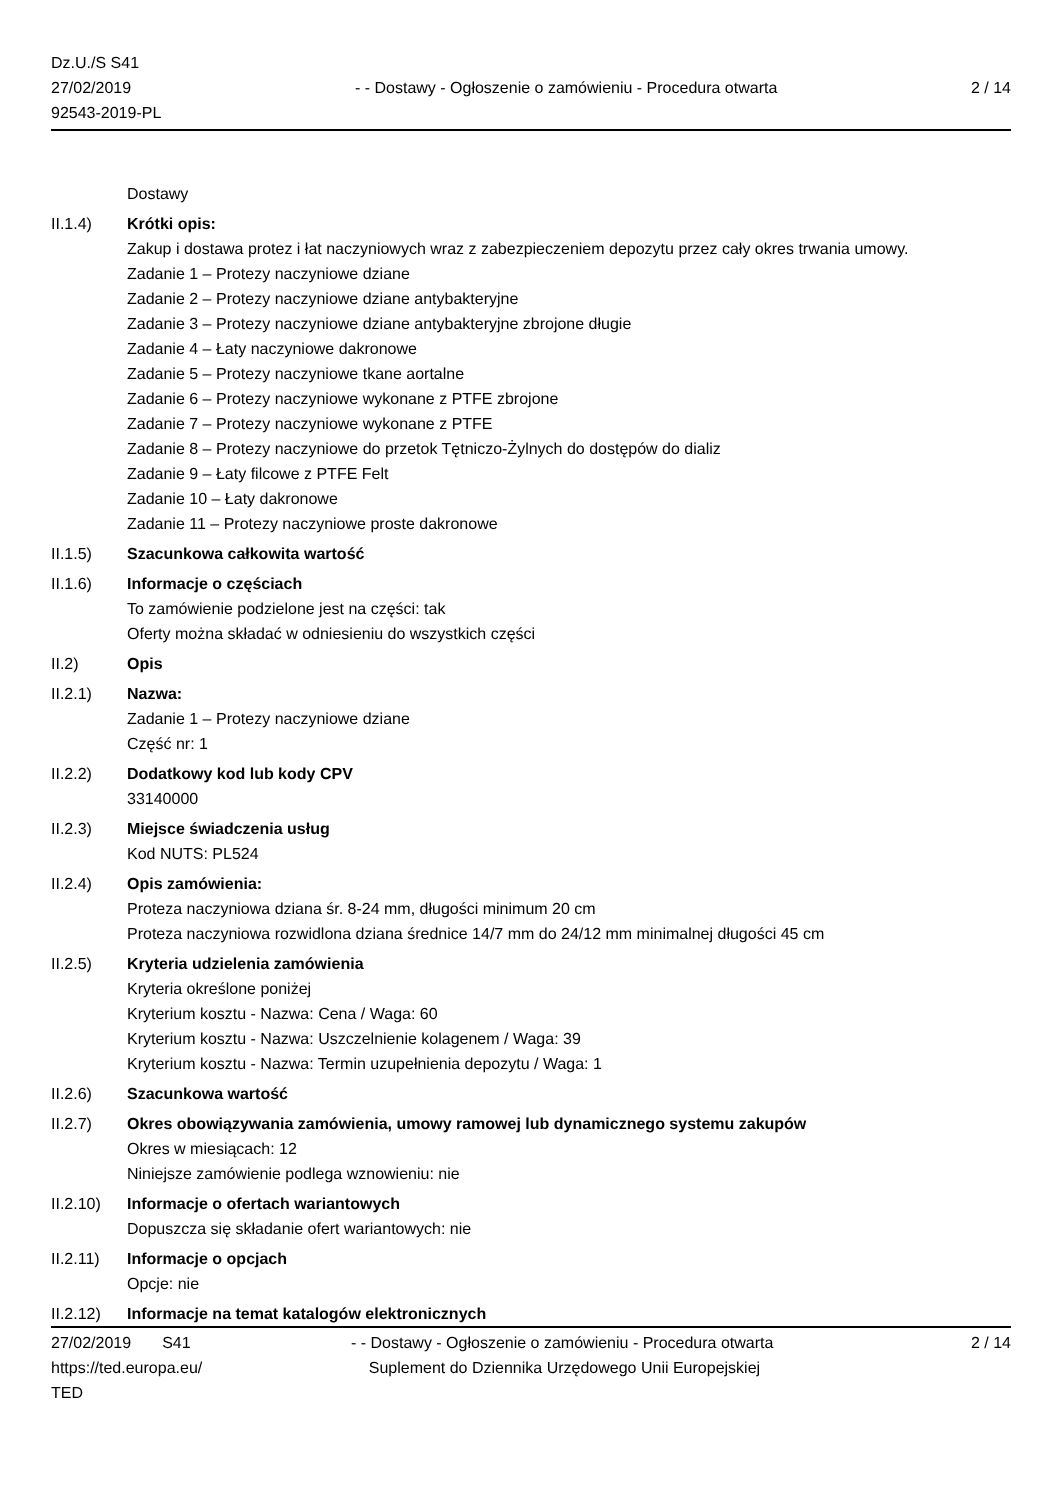Dz.U./S S41
27/02/2019
92543-2019-PL
- - Dostawy - Ogłoszenie o zamówieniu - Procedura otwarta
2 / 14
Dostawy
II.1.4) Krótki opis:
Zakup i dostawa protez i łat naczyniowych wraz z zabezpieczeniem depozytu przez cały okres trwania umowy.
Zadanie 1 – Protezy naczyniowe dziane
Zadanie 2 – Protezy naczyniowe dziane antybakteryjne
Zadanie 3 – Protezy naczyniowe dziane antybakteryjne zbrojone długie
Zadanie 4 – Łaty naczyniowe dakronowe
Zadanie 5 – Protezy naczyniowe tkane aortalne
Zadanie 6 – Protezy naczyniowe wykonane z PTFE zbrojone
Zadanie 7 – Protezy naczyniowe wykonane z PTFE
Zadanie 8 – Protezy naczyniowe do przetok Tętniczo-Żylnych do dostępów do dializ
Zadanie 9 – Łaty filcowe z PTFE Felt
Zadanie 10 – Łaty dakronowe
Zadanie 11 – Protezy naczyniowe proste dakronowe
II.1.5) Szacunkowa całkowita wartość
II.1.6) Informacje o częściach
To zamówienie podzielone jest na części: tak
Oferty można składać w odniesieniu do wszystkich części
II.2) Opis
II.2.1) Nazwa:
Zadanie 1 – Protezy naczyniowe dziane
Część nr: 1
II.2.2) Dodatkowy kod lub kody CPV
33140000
II.2.3) Miejsce świadczenia usług
Kod NUTS: PL524
II.2.4) Opis zamówienia:
Proteza naczyniowa dziana śr. 8-24 mm, długości minimum 20 cm
Proteza naczyniowa rozwidlona dziana średnice 14/7 mm do 24/12 mm minimalnej długości 45 cm
II.2.5) Kryteria udzielenia zamówienia
Kryteria określone poniżej
Kryterium kosztu - Nazwa: Cena / Waga: 60
Kryterium kosztu - Nazwa: Uszczelnienie kolagenem / Waga: 39
Kryterium kosztu - Nazwa: Termin uzupełnienia depozytu / Waga: 1
II.2.6) Szacunkowa wartość
II.2.7) Okres obowiązywania zamówienia, umowy ramowej lub dynamicznego systemu zakupów
Okres w miesiącach: 12
Niniejsze zamówienie podlega wznowieniu: nie
II.2.10)
Informacje o ofertach wariantowych
Dopuszcza się składanie ofert wariantowych: nie
II.2.11)
Informacje o opcjach
Opcje: nie
II.2.12)
Informacje na temat katalogów elektronicznych
27/02/2019 S41
https://ted.europa.eu/
TED
- - Dostawy - Ogłoszenie o zamówieniu - Procedura otwarta
Suplement do Dziennika Urzędowego Unii Europejskiej
2 / 14